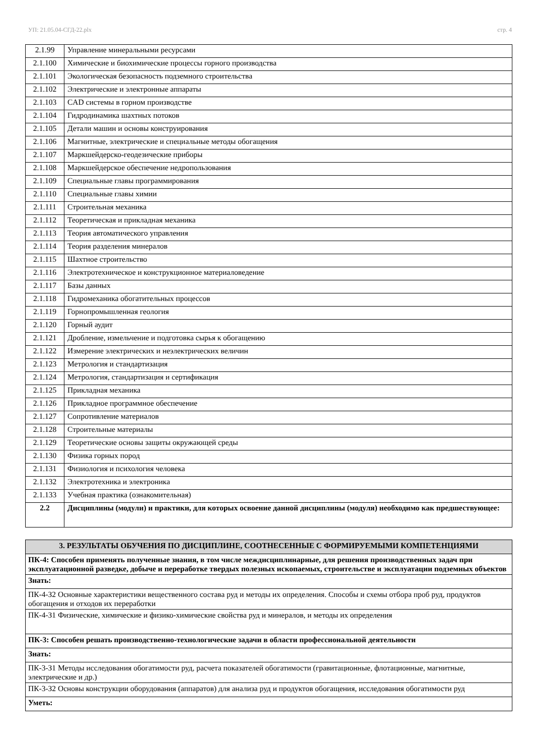УП: 21.05.04-СГД-22.plx стр. 4
| 2.1.99 | Управление минеральными ресурсами |
| 2.1.100 | Химические и биохимические процессы горного производства |
| 2.1.101 | Экологическая безопасность подземного строительства |
| 2.1.102 | Электрические и электронные аппараты |
| 2.1.103 | CAD системы в горном производстве |
| 2.1.104 | Гидродинамика шахтных потоков |
| 2.1.105 | Детали машин и основы конструирования |
| 2.1.106 | Магнитные, электрические и специальные методы обогащения |
| 2.1.107 | Маркшейдерско-геодезические приборы |
| 2.1.108 | Маркшейдерское обеспечение недропользования |
| 2.1.109 | Специальные главы программирования |
| 2.1.110 | Специальные главы химии |
| 2.1.111 | Строительная механика |
| 2.1.112 | Теоретическая и прикладная механика |
| 2.1.113 | Теория автоматического управления |
| 2.1.114 | Теория разделения минералов |
| 2.1.115 | Шахтное строительство |
| 2.1.116 | Электротехническое и конструкционное материаловедение |
| 2.1.117 | Базы данных |
| 2.1.118 | Гидромеханика обогатительных процессов |
| 2.1.119 | Горнопромышленная геология |
| 2.1.120 | Горный аудит |
| 2.1.121 | Дробление, измельчение и подготовка сырья к обогащению |
| 2.1.122 | Измерение электрических и неэлектрических величин |
| 2.1.123 | Метрология и стандартизация |
| 2.1.124 | Метрология, стандартизация и сертификация |
| 2.1.125 | Прикладная механика |
| 2.1.126 | Прикладное программное обеспечение |
| 2.1.127 | Сопротивление материалов |
| 2.1.128 | Строительные материалы |
| 2.1.129 | Теоретические основы защиты окружающей среды |
| 2.1.130 | Физика горных пород |
| 2.1.131 | Физиология и психология человека |
| 2.1.132 | Электротехника и электроника |
| 2.1.133 | Учебная практика (ознакомительная) |
| 2.2 | Дисциплины (модули) и практики, для которых освоение данной дисциплины (модуля) необходимо как предшествующее: |
| 3. РЕЗУЛЬТАТЫ ОБУЧЕНИЯ ПО ДИСЦИПЛИНЕ, СООТНЕСЕННЫЕ С ФОРМИРУЕМЫМИ КОМПЕТЕНЦИЯМИ |
| ПК-4: Способен применять полученные знания, в том числе междисциплинарные, для решения производственных задач при эксплуатационной разведке, добыче и переработке твердых полезных ископаемых, строительстве и эксплуатации подземных объектов |
| Знать: |
| ПК-4-З2 Основные характеристики вещественного состава руд и методы их определения. Способы и схемы отбора проб руд, продуктов обогащения и отходов их переработки |
| ПК-4-З1 Физические, химические и физико-химические свойства руд и минералов, и методы их определения |
| ПК-3: Способен решать производственно-технологические задачи в области профессиональной деятельности |
| Знать: |
| ПК-3-З1 Методы исследования обогатимости руд, расчета показателей обогатимости (гравитационные, флотационные, магнитные, электрические и др.) |
| ПК-3-З2 Основы конструкции оборудования (аппаратов) для анализа руд и продуктов обогащения, исследования обогатимости руд |
| Уметь: |